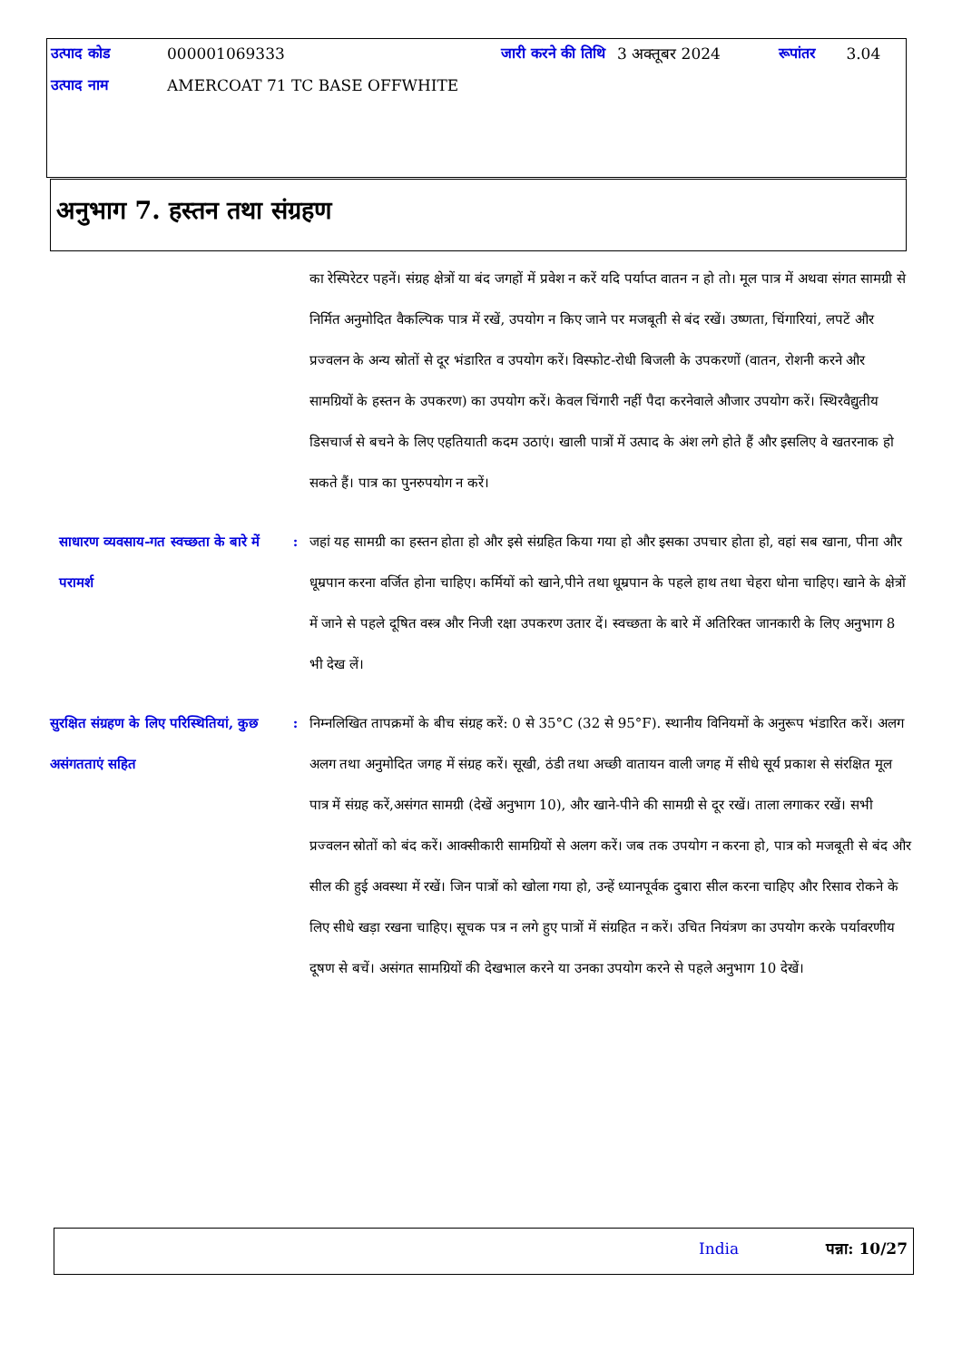| उत्पाद कोड | 000001069333 | जारी करने की तिथि | 3 अक्तूबर 2024 | रूपांतर | 3.04 |
| उत्पाद नाम | AMERCOAT 71 TC BASE OFFWHITE | | | | |
अनुभाग 7. हस्तन तथा संग्रहण
का रेस्पिरेटर पहनें। संग्रह क्षेत्रों या बंद जगहों में प्रवेश न करें यदि पर्याप्त वातन न हो तो। मूल पात्र में अथवा संगत सामग्री से निर्मित अनुमोदित वैकल्पिक पात्र में रखें, उपयोग न किए जाने पर मजबूती से बंद रखें। उष्णता, चिंगारियां, लपटें और प्रज्वलन के अन्य स्रोतों से दूर भंडारित व उपयोग करें। विस्फोट-रोधी बिजली के उपकरणों (वातन, रोशनी करने और सामग्रियों के हस्तन के उपकरण) का उपयोग करें। केवल चिंगारी नहीं पैदा करनेवाले औजार उपयोग करें। स्थिरवैद्युतीय डिसचार्ज से बचने के लिए एहतियाती कदम उठाएं। खाली पात्रों में उत्पाद के अंश लगे होते हैं और इसलिए वे खतरनाक हो सकते हैं। पात्र का पुनरुपयोग न करें।
साधारण व्यवसाय-गत स्वच्छता के बारे में परामर्श
: जहां यह सामग्री का हस्तन होता हो और इसे संग्रहित किया गया हो और इसका उपचार होता हो, वहां सब खाना, पीना और धूम्रपान करना वर्जित होना चाहिए। कर्मियों को खाने,पीने तथा धूम्रपान के पहले हाथ तथा चेहरा धोना चाहिए। खाने के क्षेत्रों में जाने से पहले दूषित वस्त्र और निजी रक्षा उपकरण उतार दें। स्वच्छता के बारे में अतिरिक्त जानकारी के लिए अनुभाग 8 भी देख लें।
सुरक्षित संग्रहण के लिए परिस्थितियां, कुछ असंगतताएं सहित
: निम्नलिखित तापक्रमों के बीच संग्रह करें: 0 से 35°C (32 से 95°F). स्थानीय विनियमों के अनुरूप भंडारित करें। अलग अलग तथा अनुमोदित जगह में संग्रह करें। सूखी, ठंडी तथा अच्छी वातायन वाली जगह में सीधे सूर्य प्रकाश से संरक्षित मूल पात्र में संग्रह करें,असंगत सामग्री (देखें अनुभाग 10), और खाने-पीने की सामग्री से दूर रखें। ताला लगाकर रखें। सभी प्रज्वलन स्रोतों को बंद करें। आक्सीकारी सामग्रियों से अलग करें। जब तक उपयोग न करना हो, पात्र को मजबूती से बंद और सील की हुई अवस्था में रखें। जिन पात्रों को खोला गया हो, उन्हें ध्यानपूर्वक दुबारा सील करना चाहिए और रिसाव रोकने के लिए सीधे खड़ा रखना चाहिए। सूचक पत्र न लगे हुए पात्रों में संग्रहित न करें। उचित नियंत्रण का उपयोग करके पर्यावरणीय दूषण से बचें। असंगत सामग्रियों की देखभाल करने या उनका उपयोग करने से पहले अनुभाग 10 देखें।
India पन्ना: 10/27